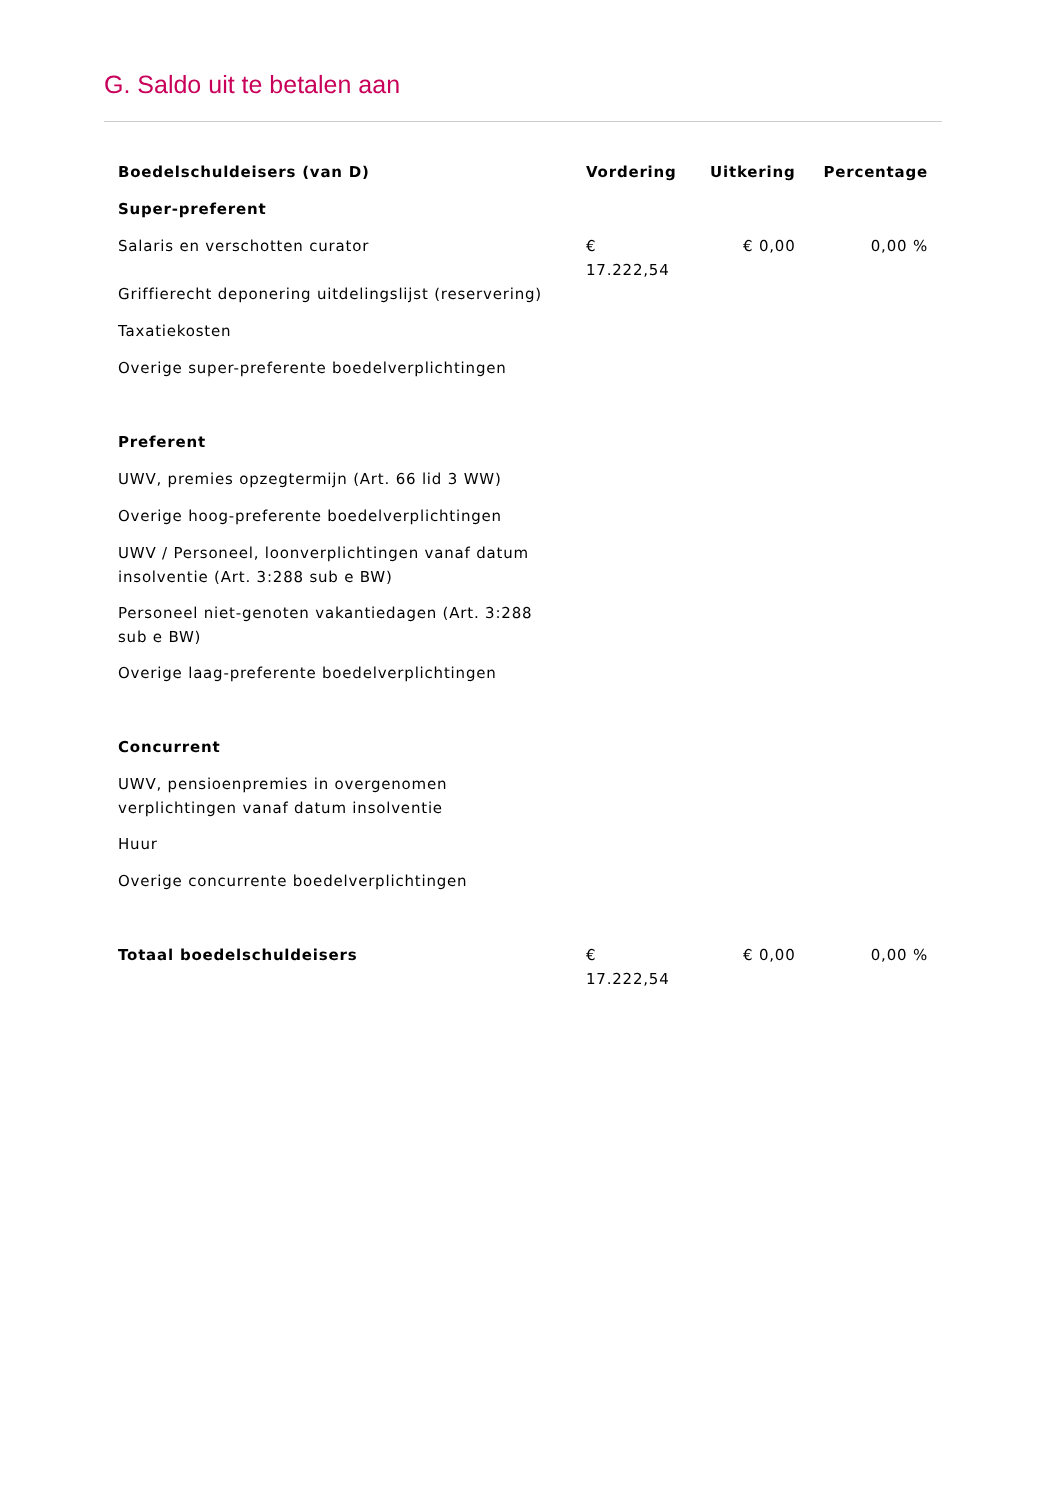G. Saldo uit te betalen aan
| Boedelschuldeisers (van D) | Vordering | Uitkering | Percentage |
| --- | --- | --- | --- |
| Super-preferent | | | |
| Salaris en verschotten curator | € 17.222,54 | € 0,00 | 0,00 % |
| Griffierecht deponering uitdelingslijst (reservering) | | | |
| Taxatiekosten | | | |
| Overige super-preferente boedelverplichtingen | | | |
| Preferent | | | |
| UWV, premies opzegtermijn (Art. 66 lid 3 WW) | | | |
| Overige hoog-preferente boedelverplichtingen | | | |
| UWV / Personeel, loonverplichtingen vanaf datum insolventie (Art. 3:288 sub e BW) | | | |
| Personeel niet-genoten vakantiedagen (Art. 3:288 sub e BW) | | | |
| Overige laag-preferente boedelverplichtingen | | | |
| Concurrent | | | |
| UWV, pensioenpremies in overgenomen verplichtingen vanaf datum insolventie | | | |
| Huur | | | |
| Overige concurrente boedelverplichtingen | | | |
| Totaal boedelschuldeisers | € 17.222,54 | € 0,00 | 0,00 % |